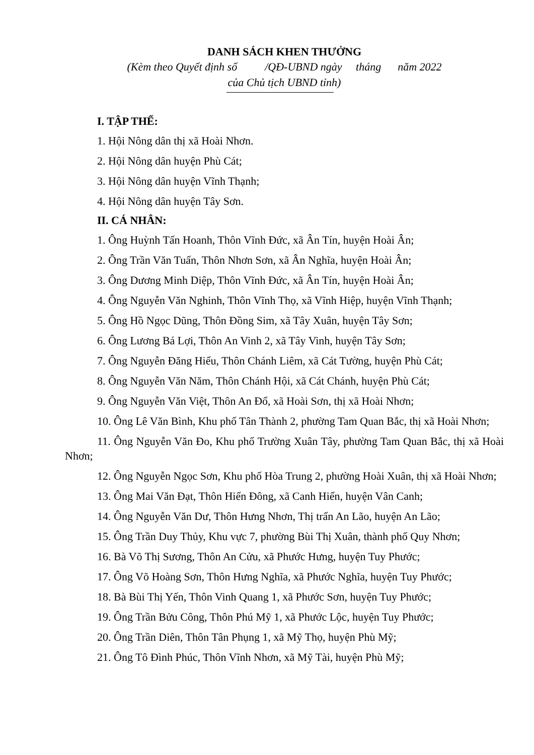DANH SÁCH KHEN THƯỞNG
(Kèm theo Quyết định số /QĐ-UBND ngày tháng năm 2022
của Chủ tịch UBND tỉnh)
I. TẬP THỂ:
1. Hội Nông dân thị xã Hoài Nhơn.
2. Hội Nông dân huyện Phù Cát;
3. Hội Nông dân huyện Vĩnh Thạnh;
4. Hội Nông dân huyện Tây Sơn.
II. CÁ NHÂN:
1. Ông Huỳnh Tấn Hoanh, Thôn Vĩnh Đức, xã Ân Tín, huyện Hoài Ân;
2. Ông Trần Văn Tuấn, Thôn Nhơn Sơn, xã Ân Nghĩa, huyện Hoài Ân;
3. Ông Dương Minh Diệp, Thôn Vĩnh Đức, xã Ân Tín, huyện Hoài Ân;
4. Ông Nguyễn Văn Nghinh, Thôn Vĩnh Thọ, xã Vĩnh Hiệp, huyện Vĩnh Thạnh;
5. Ông Hồ Ngọc Dũng, Thôn Đồng Sim, xã Tây Xuân, huyện Tây Sơn;
6. Ông Lương Bá Lợi, Thôn An Vinh 2, xã Tây Vinh, huyện Tây Sơn;
7. Ông Nguyễn Đăng Hiểu, Thôn Chánh Liêm, xã Cát Tường, huyện Phù Cát;
8. Ông Nguyễn Văn Năm, Thôn Chánh Hội, xã Cát Chánh, huyện Phù Cát;
9. Ông Nguyễn Văn Việt, Thôn An Đổ, xã Hoài Sơn, thị xã Hoài Nhơn;
10. Ông Lê Văn Bình, Khu phố Tân Thành 2, phường Tam Quan Bắc, thị xã Hoài Nhơn;
11. Ông Nguyễn Văn Đo, Khu phố Trường Xuân Tây, phường Tam Quan Bắc, thị xã Hoài Nhơn;
12. Ông Nguyễn Ngọc Sơn, Khu phố Hòa Trung 2, phường Hoài Xuân, thị xã Hoài Nhơn;
13. Ông Mai Văn Đạt, Thôn Hiển Đông, xã Canh Hiển, huyện Vân Canh;
14. Ông Nguyễn Văn Dư, Thôn Hưng Nhơn, Thị trấn An Lão, huyện An Lão;
15. Ông Trần Duy Thủy, Khu vực 7, phường Bùi Thị Xuân, thành phố Quy Nhơn;
16. Bà Võ Thị Sương, Thôn An Cửu, xã Phước Hưng, huyện Tuy Phước;
17. Ông Võ Hoàng Sơn, Thôn Hưng Nghĩa, xã Phước Nghĩa, huyện Tuy Phước;
18. Bà Bùi Thị Yến, Thôn Vinh Quang 1, xã Phước Sơn, huyện Tuy Phước;
19. Ông Trần Bửu Công, Thôn Phú Mỹ 1, xã Phước Lộc, huyện Tuy Phước;
20. Ông Trần Diên, Thôn Tân Phụng 1, xã Mỹ Thọ, huyện Phù Mỹ;
21. Ông Tô Đình Phúc, Thôn Vĩnh Nhơn, xã Mỹ Tài, huyện Phù Mỹ;